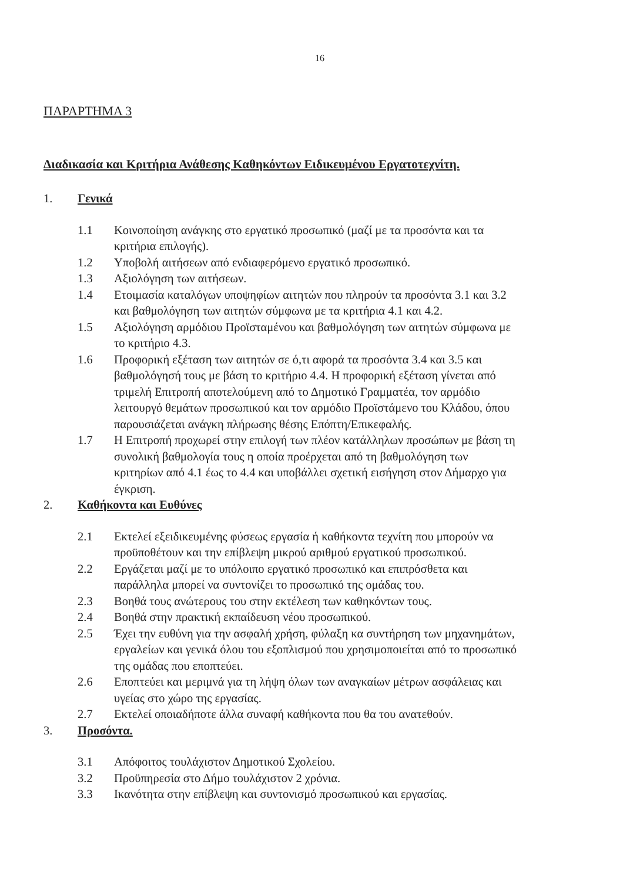16
ΠΑΡΑΡΤΗΜΑ 3
Διαδικασία και Κριτήρια Ανάθεσης Καθηκόντων Ειδικευμένου Εργατοτεχνίτη.
1. Γενικά
1.1 Κοινοποίηση ανάγκης στο εργατικό προσωπικό (μαζί με τα προσόντα και τα κριτήρια επιλογής).
1.2 Υποβολή αιτήσεων από ενδιαφερόμενο εργατικό προσωπικό.
1.3 Αξιολόγηση των αιτήσεων.
1.4 Ετοιμασία καταλόγων υποψηφίων αιτητών που πληρούν τα προσόντα 3.1 και 3.2 και βαθμολόγηση των αιτητών σύμφωνα με τα κριτήρια 4.1 και 4.2.
1.5 Αξιολόγηση αρμόδιου Προϊσταμένου και βαθμολόγηση των αιτητών σύμφωνα με το κριτήριο 4.3.
1.6 Προφορική εξέταση των αιτητών σε ό,τι αφορά τα προσόντα 3.4 και 3.5 και βαθμολόγησή τους με βάση το κριτήριο 4.4. Η προφορική εξέταση γίνεται από τριμελή Επιτροπή αποτελούμενη από το Δημοτικό Γραμματέα, τον αρμόδιο λειτουργό θεμάτων προσωπικού και τον αρμόδιο Προϊστάμενο του Κλάδου, όπου παρουσιάζεται ανάγκη πλήρωσης θέσης Επόπτη/Επικεφαλής.
1.7 Η Επιτροπή προχωρεί στην επιλογή των πλέον κατάλληλων προσώπων με βάση τη συνολική βαθμολογία τους η οποία προέρχεται από τη βαθμολόγηση των κριτηρίων από 4.1 έως το 4.4 και υποβάλλει σχετική εισήγηση στον Δήμαρχο για έγκριση.
2. Καθήκοντα και Ευθύνες
2.1 Εκτελεί εξειδικευμένης φύσεως εργασία ή καθήκοντα τεχνίτη που μπορούν να προϋποθέτουν και την επίβλεψη μικρού αριθμού εργατικού προσωπικού.
2.2 Εργάζεται μαζί με το υπόλοιπο εργατικό προσωπικό και επιπρόσθετα και παράλληλα μπορεί να συντονίζει το προσωπικό της ομάδας του.
2.3 Βοηθά τους ανώτερους του στην εκτέλεση των καθηκόντων τους.
2.4 Βοηθά στην πρακτική εκπαίδευση νέου προσωπικού.
2.5 Έχει την ευθύνη για την ασφαλή χρήση, φύλαξη κα συντήρηση των μηχανημάτων, εργαλείων και γενικά όλου του εξοπλισμού που χρησιμοποιείται από το προσωπικό της ομάδας που εποπτεύει.
2.6 Εποπτεύει και μεριμνά για τη λήψη όλων των αναγκαίων μέτρων ασφάλειας και υγείας στο χώρο της εργασίας.
2.7 Εκτελεί οποιαδήποτε άλλα συναφή καθήκοντα που θα του ανατεθούν.
3. Προσόντα.
3.1 Απόφοιτος τουλάχιστον Δημοτικού Σχολείου.
3.2 Προϋπηρεσία στο Δήμο τουλάχιστον 2 χρόνια.
3.3 Ικανότητα στην επίβλεψη και συντονισμό προσωπικού και εργασίας.